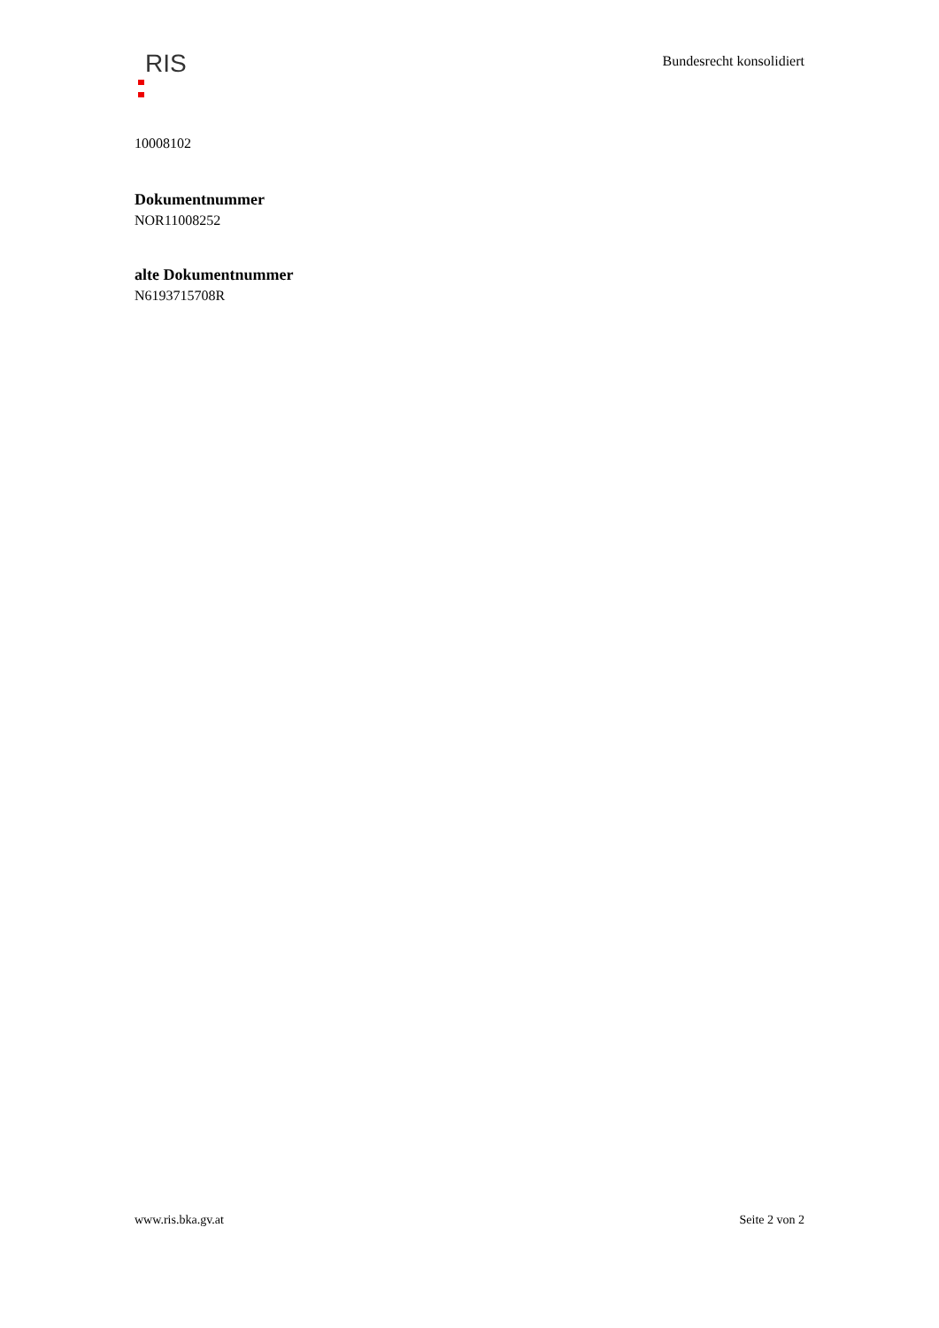RIS
Bundesrecht konsolidiert
10008102
Dokumentnummer
NOR11008252
alte Dokumentnummer
N6193715708R
www.ris.bka.gv.at Seite 2 von 2